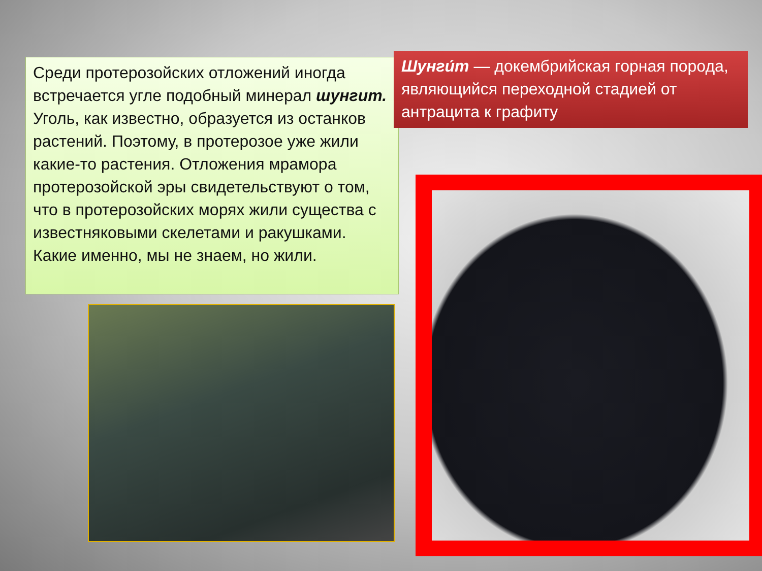Среди протерозойских отложений иногда встречается угле подобный минерал шунгит. Уголь, как известно, образуется из останков растений. Поэтому, в протерозое уже жили какие-то растения. Отложения мрамора протерозойской эры свидетельствуют о том, что в протерозойских морях жили существа с известняковыми скелетами и ракушками. Какие именно, мы не знаем, но жили.
Шунги́т — докембрийская горная порода, являющийся переходной стадией от антрацита к графиту